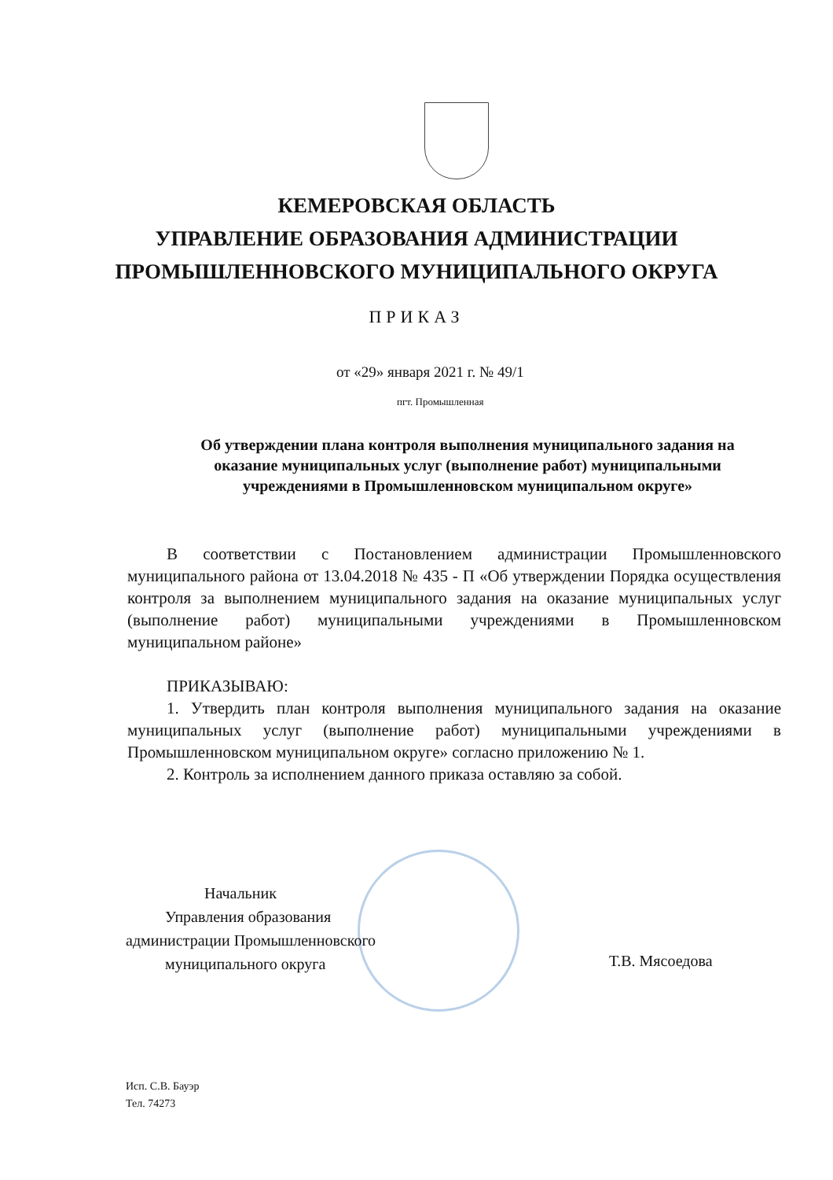КЕМЕРОВСКАЯ ОБЛАСТЬ
УПРАВЛЕНИЕ ОБРАЗОВАНИЯ АДМИНИСТРАЦИИ
ПРОМЫШЛЕННОВСКОГО МУНИЦИПАЛЬНОГО ОКРУГА
ПРИКАЗ
от «29» января 2021 г. № 49/1
пгт. Промышленная
Об утверждении плана контроля выполнения муниципального задания на оказание муниципальных услуг (выполнение работ) муниципальными учреждениями в Промышленновском муниципальном округе»
В соответствии с Постановлением администрации Промышленновского муниципального района от 13.04.2018 № 435 - П «Об утверждении Порядка осуществления контроля за выполнением муниципального задания на оказание муниципальных услуг (выполнение работ) муниципальными учреждениями в Промышленновском муниципальном районе»
ПРИКАЗЫВАЮ:
1. Утвердить план контроля выполнения муниципального задания на оказание муниципальных услуг (выполнение работ) муниципальными учреждениями в Промышленновском муниципальном округе» согласно приложению № 1.
2. Контроль за исполнением данного приказа оставляю за собой.
Начальник
Управления образования
администрации Промышленновского
муниципального округа
Т.В. Мясоедова
Исп. С.В. Бауэр
Тел. 74273